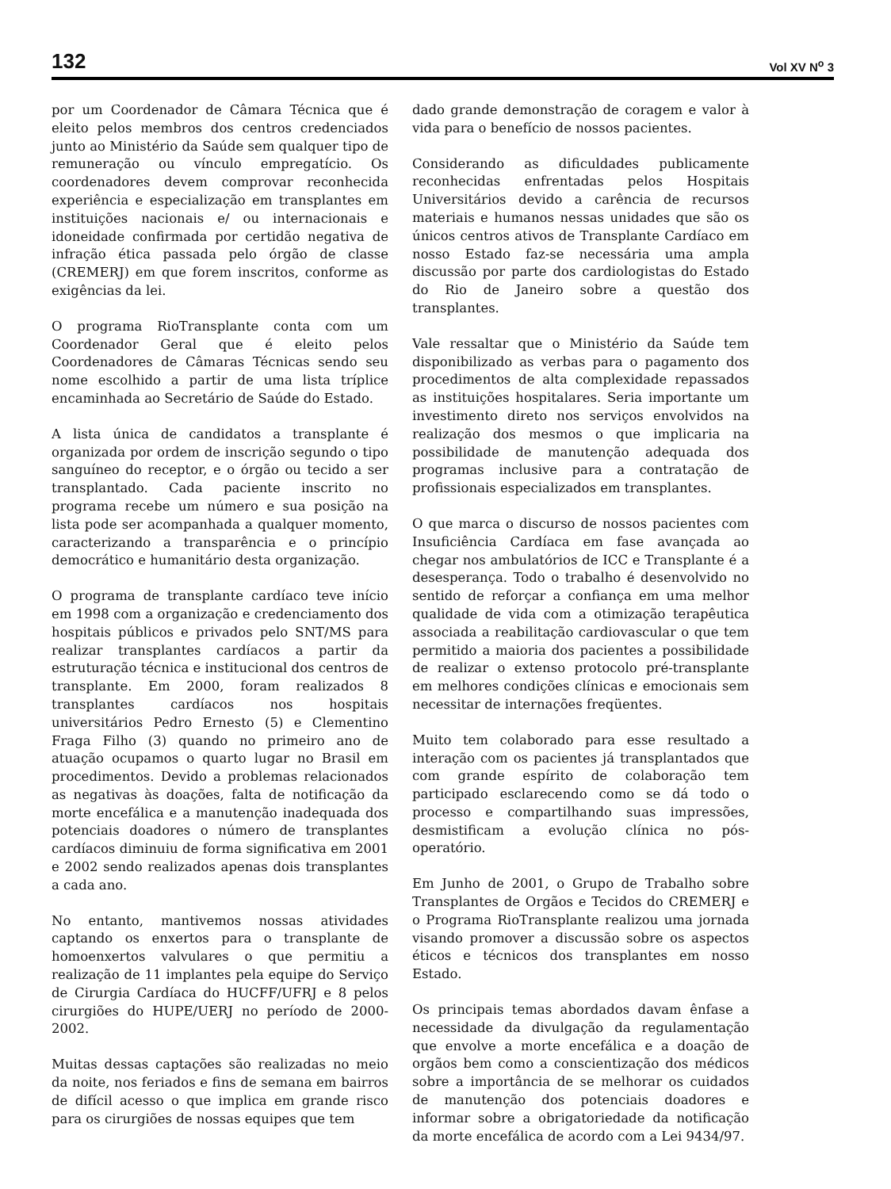132 Vol XV N<sup>o</sup> 3
por um Coordenador de Câmara Técnica que é eleito pelos membros dos centros credenciados junto ao Ministério da Saúde sem qualquer tipo de remuneração ou vínculo empregatício. Os coordenadores devem comprovar reconhecida experiência e especialização em transplantes em instituições nacionais e/ ou internacionais e idoneidade confirmada por certidão negativa de infração ética passada pelo órgão de classe (CREMERJ) em que forem inscritos, conforme as exigências da lei.
O programa RioTransplante conta com um Coordenador Geral que é eleito pelos Coordenadores de Câmaras Técnicas sendo seu nome escolhido a partir de uma lista tríplice encaminhada ao Secretário de Saúde do Estado.
A lista única de candidatos a transplante é organizada por ordem de inscrição segundo o tipo sanguíneo do receptor, e o órgão ou tecido a ser transplantado. Cada paciente inscrito no programa recebe um número e sua posição na lista pode ser acompanhada a qualquer momento, caracterizando a transparência e o princípio democrático e humanitário desta organização.
O programa de transplante cardíaco teve início em 1998 com a organização e credenciamento dos hospitais públicos e privados pelo SNT/MS para realizar transplantes cardíacos a partir da estruturação técnica e institucional dos centros de transplante. Em 2000, foram realizados 8 transplantes cardíacos nos hospitais universitários Pedro Ernesto (5) e Clementino Fraga Filho (3) quando no primeiro ano de atuação ocupamos o quarto lugar no Brasil em procedimentos. Devido a problemas relacionados as negativas às doações, falta de notificação da morte encefálica e a manutenção inadequada dos potenciais doadores o número de transplantes cardíacos diminuiu de forma significativa em 2001 e 2002 sendo realizados apenas dois transplantes a cada ano.
No entanto, mantivemos nossas atividades captando os enxertos para o transplante de homoenxertos valvulares o que permitiu a realização de 11 implantes pela equipe do Serviço de Cirurgia Cardíaca do HUCFF/UFRJ e 8 pelos cirurgiões do HUPE/UERJ no período de 2000-2002.
Muitas dessas captações são realizadas no meio da noite, nos feriados e fins de semana em bairros de difícil acesso o que implica em grande risco para os cirurgiões de nossas equipes que tem
dado grande demonstração de coragem e valor à vida para o benefício de nossos pacientes.
Considerando as dificuldades publicamente reconhecidas enfrentadas pelos Hospitais Universitários devido a carência de recursos materiais e humanos nessas unidades que são os únicos centros ativos de Transplante Cardíaco em nosso Estado faz-se necessária uma ampla discussão por parte dos cardiologistas do Estado do Rio de Janeiro sobre a questão dos transplantes.
Vale ressaltar que o Ministério da Saúde tem disponibilizado as verbas para o pagamento dos procedimentos de alta complexidade repassados as instituições hospitalares. Seria importante um investimento direto nos serviços envolvidos na realização dos mesmos o que implicaria na possibilidade de manutenção adequada dos programas inclusive para a contratação de profissionais especializados em transplantes.
O que marca o discurso de nossos pacientes com Insuficiência Cardíaca em fase avançada ao chegar nos ambulatórios de ICC e Transplante é a desesperança. Todo o trabalho é desenvolvido no sentido de reforçar a confiança em uma melhor qualidade de vida com a otimização terapêutica associada a reabilitação cardiovascular o que tem permitido a maioria dos pacientes a possibilidade de realizar o extenso protocolo pré-transplante em melhores condições clínicas e emocionais sem necessitar de internações freqüentes.
Muito tem colaborado para esse resultado a interação com os pacientes já transplantados que com grande espírito de colaboração tem participado esclarecendo como se dá todo o processo e compartilhando suas impressões, desmistificam a evolução clínica no pós-operatório.
Em Junho de 2001, o Grupo de Trabalho sobre Transplantes de Orgãos e Tecidos do CREMERJ e o Programa RioTransplante realizou uma jornada visando promover a discussão sobre os aspectos éticos e técnicos dos transplantes em nosso Estado.
Os principais temas abordados davam ênfase a necessidade da divulgação da regulamentação que envolve a morte encefálica e a doação de orgãos bem como a conscientização dos médicos sobre a importância de se melhorar os cuidados de manutenção dos potenciais doadores e informar sobre a obrigatoriedade da notificação da morte encefálica de acordo com a Lei 9434/97.